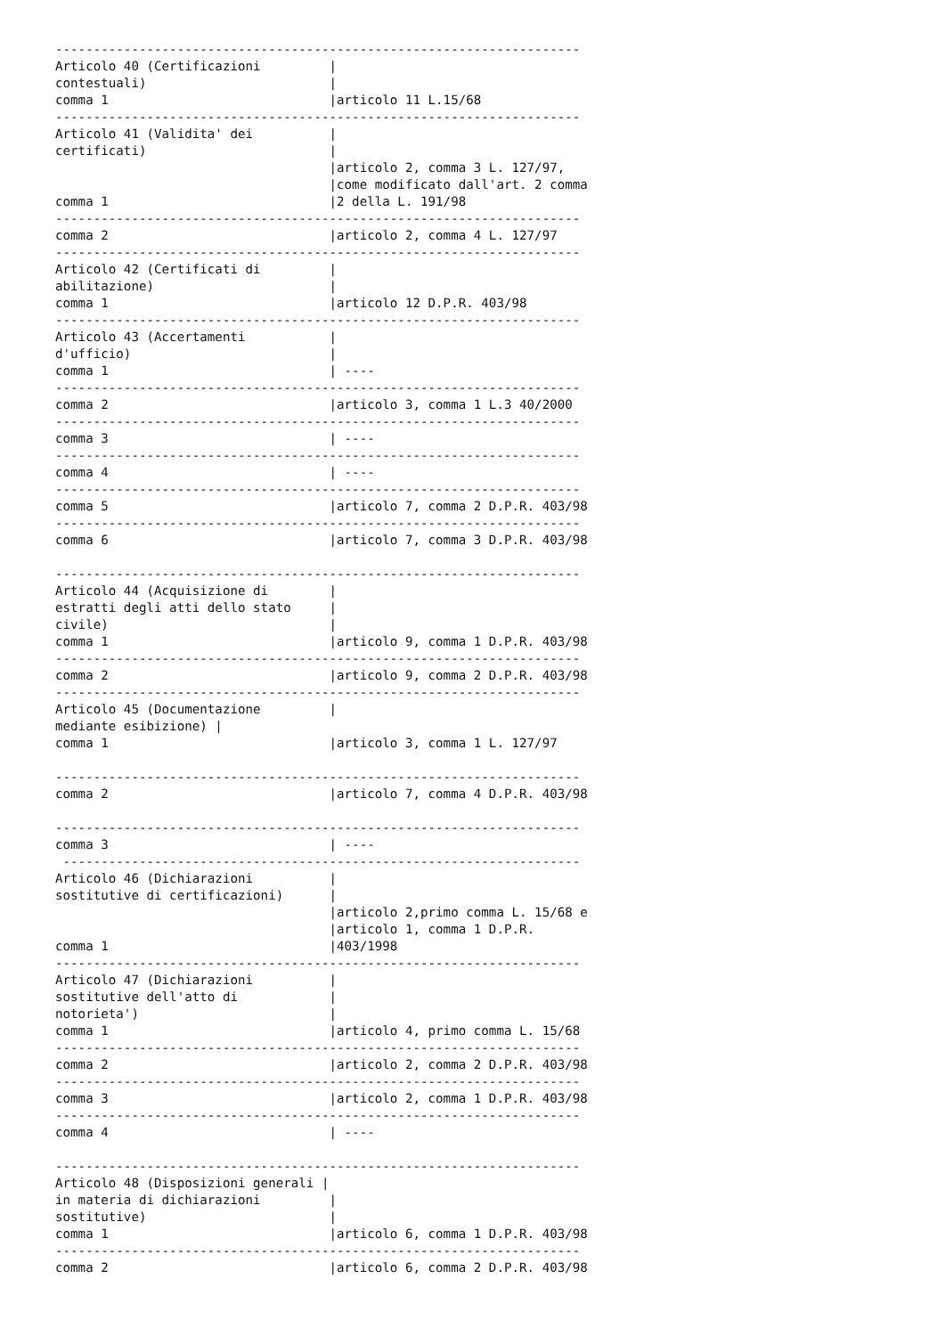---------------------------------------------------------------------
Articolo 40 (Certificazioni         |
contestuali)                        |
comma 1                             |articolo 11 L.15/68
---------------------------------------------------------------------
Articolo 41 (Validita' dei          |
certificati)                        |
                                    |articolo 2, comma 3 L. 127/97,
                                    |come modificato dall'art. 2 comma
comma 1                             |2 della L. 191/98
---------------------------------------------------------------------
comma 2                             |articolo 2, comma 4 L. 127/97
---------------------------------------------------------------------
Articolo 42 (Certificati di         |
abilitazione)                       |
comma 1                             |articolo 12 D.P.R. 403/98
---------------------------------------------------------------------
Articolo 43 (Accertamenti           |
d'ufficio)                          |
comma 1                             | ----
---------------------------------------------------------------------
comma 2                             |articolo 3, comma 1 L.3 40/2000
---------------------------------------------------------------------
comma 3                             | ----
---------------------------------------------------------------------
comma 4                             | ----
---------------------------------------------------------------------
comma 5                             |articolo 7, comma 2 D.P.R. 403/98
---------------------------------------------------------------------
comma 6                             |articolo 7, comma 3 D.P.R. 403/98

---------------------------------------------------------------------
Articolo 44 (Acquisizione di        |
estratti degli atti dello stato     |
civile)                             |
comma 1                             |articolo 9, comma 1 D.P.R. 403/98
---------------------------------------------------------------------
comma 2                             |articolo 9, comma 2 D.P.R. 403/98
---------------------------------------------------------------------
Articolo 45 (Documentazione         |
mediante esibizione) |
comma 1                             |articolo 3, comma 1 L. 127/97

---------------------------------------------------------------------
comma 2                             |articolo 7, comma 4 D.P.R. 403/98

---------------------------------------------------------------------
comma 3                             | ----
 --------------------------------------------------------------------
Articolo 46 (Dichiarazioni          |
sostitutive di certificazioni)      |
                                    |articolo 2,primo comma L. 15/68 e
                                    |articolo 1, comma 1 D.P.R.
comma 1                             |403/1998
---------------------------------------------------------------------
Articolo 47 (Dichiarazioni          |
sostitutive dell'atto di            |
notorieta')                         |
comma 1                             |articolo 4, primo comma L. 15/68
---------------------------------------------------------------------
comma 2                             |articolo 2, comma 2 D.P.R. 403/98
---------------------------------------------------------------------
comma 3                             |articolo 2, comma 1 D.P.R. 403/98
---------------------------------------------------------------------
comma 4                             | ----

---------------------------------------------------------------------
Articolo 48 (Disposizioni generali |
in materia di dichiarazioni         |
sostitutive)                        |
comma 1                             |articolo 6, comma 1 D.P.R. 403/98
---------------------------------------------------------------------
comma 2                             |articolo 6, comma 2 D.P.R. 403/98